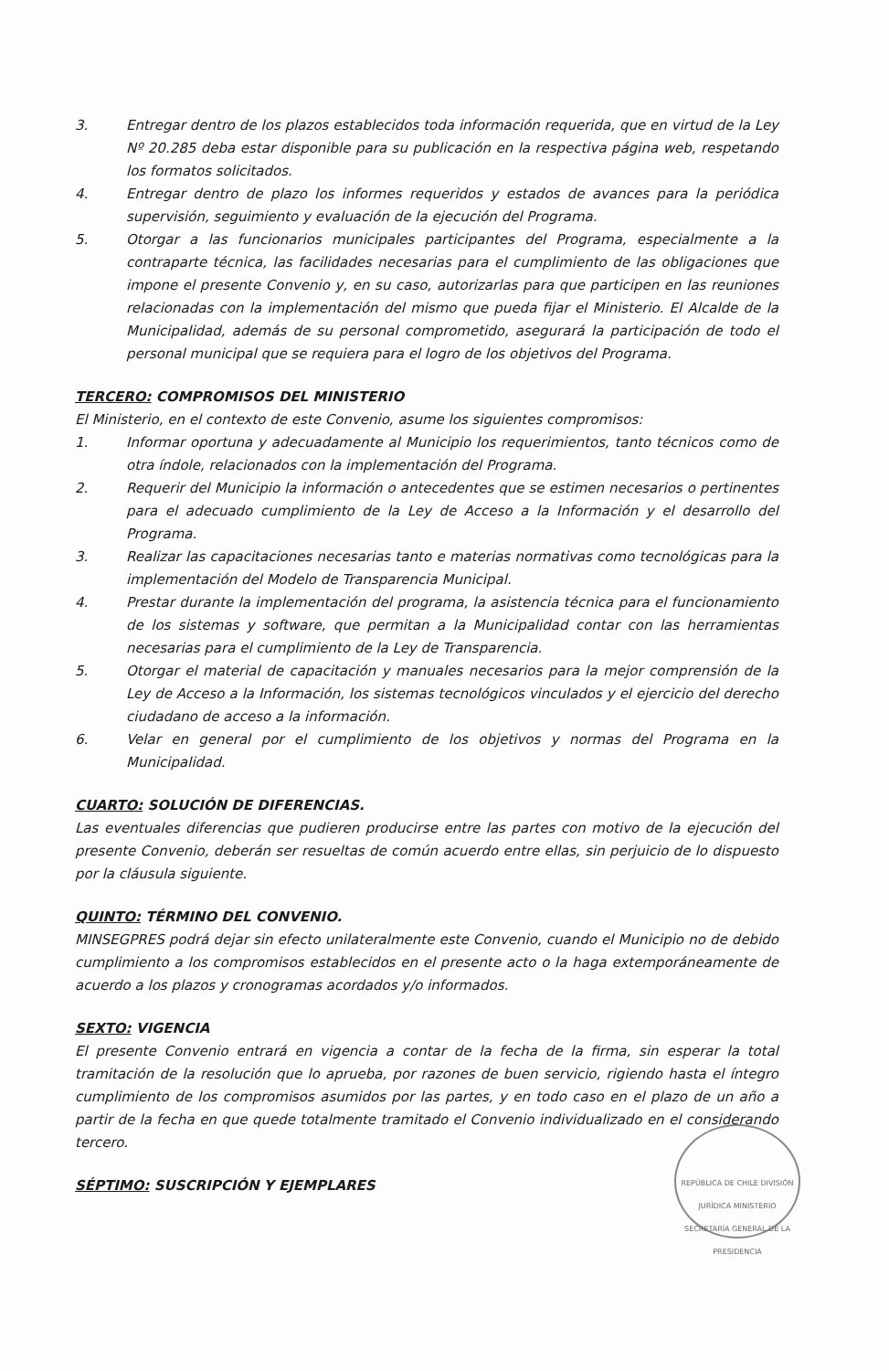3. Entregar dentro de los plazos establecidos toda información requerida, que en virtud de la Ley Nº 20.285 deba estar disponible para su publicación en la respectiva página web, respetando los formatos solicitados.
4. Entregar dentro de plazo los informes requeridos y estados de avances para la periódica supervisión, seguimiento y evaluación de la ejecución del Programa.
5. Otorgar a las funcionarios municipales participantes del Programa, especialmente a la contraparte técnica, las facilidades necesarias para el cumplimiento de las obligaciones que impone el presente Convenio y, en su caso, autorizarlas para que participen en las reuniones relacionadas con la implementación del mismo que pueda fijar el Ministerio. El Alcalde de la Municipalidad, además de su personal comprometido, asegurará la participación de todo el personal municipal que se requiera para el logro de los objetivos del Programa.
TERCERO: COMPROMISOS DEL MINISTERIO
El Ministerio, en el contexto de este Convenio, asume los siguientes compromisos:
1. Informar oportuna y adecuadamente al Municipio los requerimientos, tanto técnicos como de otra índole, relacionados con la implementación del Programa.
2. Requerir del Municipio la información o antecedentes que se estimen necesarios o pertinentes para el adecuado cumplimiento de la Ley de Acceso a la Información y el desarrollo del Programa.
3. Realizar las capacitaciones necesarias tanto e materias normativas como tecnológicas para la implementación del Modelo de Transparencia Municipal.
4. Prestar durante la implementación del programa, la asistencia técnica para el funcionamiento de los sistemas y software, que permitan a la Municipalidad contar con las herramientas necesarias para el cumplimiento de la Ley de Transparencia.
5. Otorgar el material de capacitación y manuales necesarios para la mejor comprensión de la Ley de Acceso a la Información, los sistemas tecnológicos vinculados y el ejercicio del derecho ciudadano de acceso a la información.
6. Velar en general por el cumplimiento de los objetivos y normas del Programa en la Municipalidad.
CUARTO: SOLUCIÓN DE DIFERENCIAS.
Las eventuales diferencias que pudieren producirse entre las partes con motivo de la ejecución del presente Convenio, deberán ser resueltas de común acuerdo entre ellas, sin perjuicio de lo dispuesto por la cláusula siguiente.
QUINTO: TÉRMINO DEL CONVENIO.
MINSEGPRES podrá dejar sin efecto unilateralmente este Convenio, cuando el Municipio no de debido cumplimiento a los compromisos establecidos en el presente acto o la haga extemporáneamente de acuerdo a los plazos y cronogramas acordados y/o informados.
SEXTO: VIGENCIA
El presente Convenio entrará en vigencia a contar de la fecha de la firma, sin esperar la total tramitación de la resolución que lo aprueba, por razones de buen servicio, rigiendo hasta el íntegro cumplimiento de los compromisos asumidos por las partes, y en todo caso en el plazo de un año a partir de la fecha en que quede totalmente tramitado el Convenio individualizado en el considerando tercero.
SÉPTIMO: SUSCRIPCIÓN Y EJEMPLARES
REPÚBLICA DE CHILE DIVISIÓN JURÍDICA MINISTERIO SECRETARÍA GENERAL DE LA PRESIDENCIA